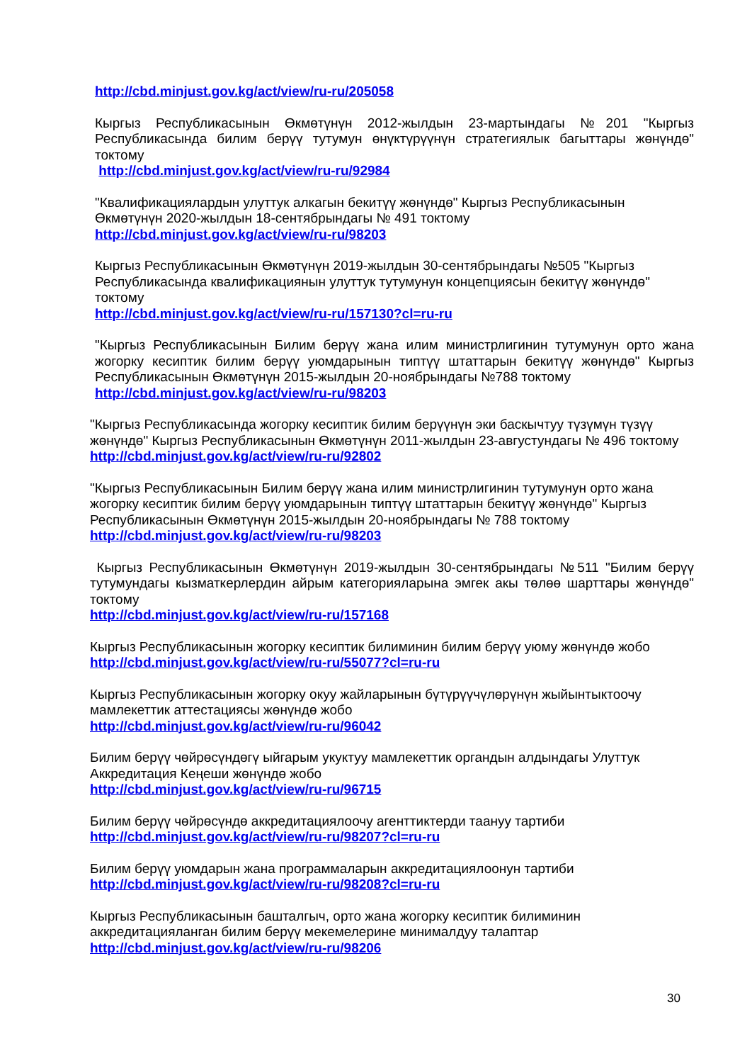http://cbd.minjust.gov.kg/act/view/ru-ru/205058
Кыргыз Республикасынын Өкмөтүнүн 2012-жылдын 23-мартындагы №201 "Кыргыз Республикасында билим берүү тутумун өнүктүрүүнүн стратегиялык багыттары жөнүндө" токтому
http://cbd.minjust.gov.kg/act/view/ru-ru/92984
"Квалификациялардын улуттук алкагын бекитүү жөнүндө" Кыргыз Республикасынын Өкмөтүнүн 2020-жылдын 18-сентябрындагы № 491 токтому
http://cbd.minjust.gov.kg/act/view/ru-ru/98203
Кыргыз Республикасынын Өкмөтүнүн 2019-жылдын 30-сентябрындагы №505 "Кыргыз Республикасында квалификациянын улуттук тутумунун концепциясын бекитүү жөнүндө" токтому
http://cbd.minjust.gov.kg/act/view/ru-ru/157130?cl=ru-ru
"Кыргыз Республикасынын Билим берүү жана илим министрлигинин тутумунун орто жана жогорку кесиптик билим берүү уюмдарынын типтүү штаттарын бекитүү жөнүндө" Кыргыз Республикасынын Өкмөтүнүн 2015-жылдын 20-ноябрындагы №788 токтому
http://cbd.minjust.gov.kg/act/view/ru-ru/98203
"Кыргыз Республикасында жогорку кесиптик билим берүүнүн эки баскычтуу түзүмүн түзүү жөнүндө" Кыргыз Республикасынын Өкмөтүнүн 2011-жылдын 23-августундагы № 496 токтому
http://cbd.minjust.gov.kg/act/view/ru-ru/92802
"Кыргыз Республикасынын Билим берүү жана илим министрлигинин тутумунун орто жана жогорку кесиптик билим берүү уюмдарынын типтүү штаттарын бекитүү жөнүндө" Кыргыз Республикасынын Өкмөтүнүн 2015-жылдын 20-ноябрындагы № 788 токтому
http://cbd.minjust.gov.kg/act/view/ru-ru/98203
Кыргыз Республикасынын Өкмөтүнүн 2019-жылдын 30-сентябрындагы №511 "Билим берүү тутумундагы кызматкерлердин айрым категорияларына эмгек акы төлөө шарттары жөнүндө" токтому
http://cbd.minjust.gov.kg/act/view/ru-ru/157168
Кыргыз Республикасынын жогорку кесиптик билиминин билим берүү уюму жөнүндө жобо
http://cbd.minjust.gov.kg/act/view/ru-ru/55077?cl=ru-ru
Кыргыз Республикасынын жогорку окуу жайларынын бүтүрүүчүлөрүнүн жыйынтыктоочу мамлекеттик аттестациясы жөнүндө жобо
http://cbd.minjust.gov.kg/act/view/ru-ru/96042
Билим берүү чөйрөсүндөгү ыйгарым укуктуу мамлекеттик органдын алдындагы Улуттук Аккредитация Кеңеши жөнүндө жобо
http://cbd.minjust.gov.kg/act/view/ru-ru/96715
Билим берүү чөйрөсүндө аккредитациялоочу агенттиктерди таануу тартиби
http://cbd.minjust.gov.kg/act/view/ru-ru/98207?cl=ru-ru
Билим берүү уюмдарын жана программаларын аккредитациялоонун тартиби
http://cbd.minjust.gov.kg/act/view/ru-ru/98208?cl=ru-ru
Кыргыз Республикасынын башталгыч, орто жана жогорку кесиптик билиминин аккредитацияланган билим берүү мекемелерине минималдуу талаптар
http://cbd.minjust.gov.kg/act/view/ru-ru/98206
30